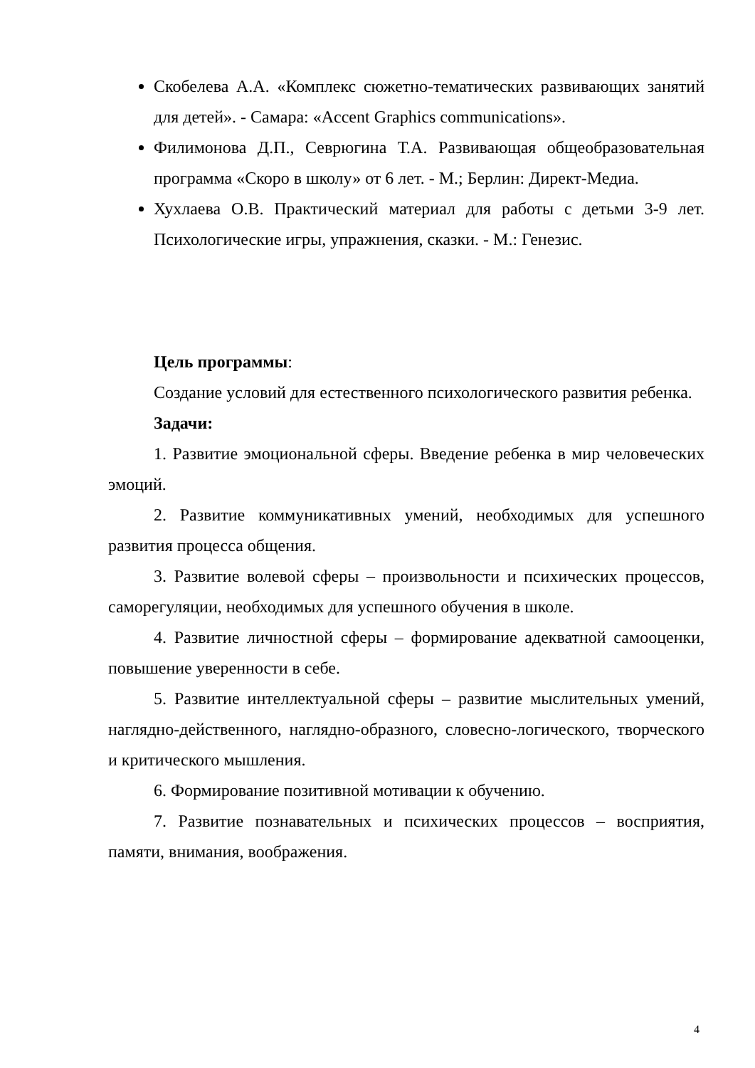Скобелева А.А. «Комплекс сюжетно-тематических развивающих занятий для детей». - Самара: «Accent Graphics communications».
Филимонова Д.П., Севрюгина Т.А. Развивающая общеобразовательная программа «Скоро в школу» от 6 лет. - М.; Берлин: Директ-Медиа.
Хухлаева О.В. Практический материал для работы с детьми 3-9 лет. Психологические игры, упражнения, сказки. - М.: Генезис.
Цель программы:
Создание условий для естественного психологического развития ребенка.
Задачи:
1. Развитие эмоциональной сферы. Введение ребенка в мир человеческих эмоций.
2. Развитие коммуникативных умений, необходимых для успешного развития процесса общения.
3. Развитие волевой сферы – произвольности и психических процессов, саморегуляции, необходимых для успешного обучения в школе.
4. Развитие личностной сферы – формирование адекватной самооценки, повышение уверенности в себе.
5. Развитие интеллектуальной сферы – развитие мыслительных умений, наглядно-действенного, наглядно-образного, словесно-логического, творческого и критического мышления.
6. Формирование позитивной мотивации к обучению.
7. Развитие познавательных и психических процессов – восприятия, памяти, внимания, воображения.
4